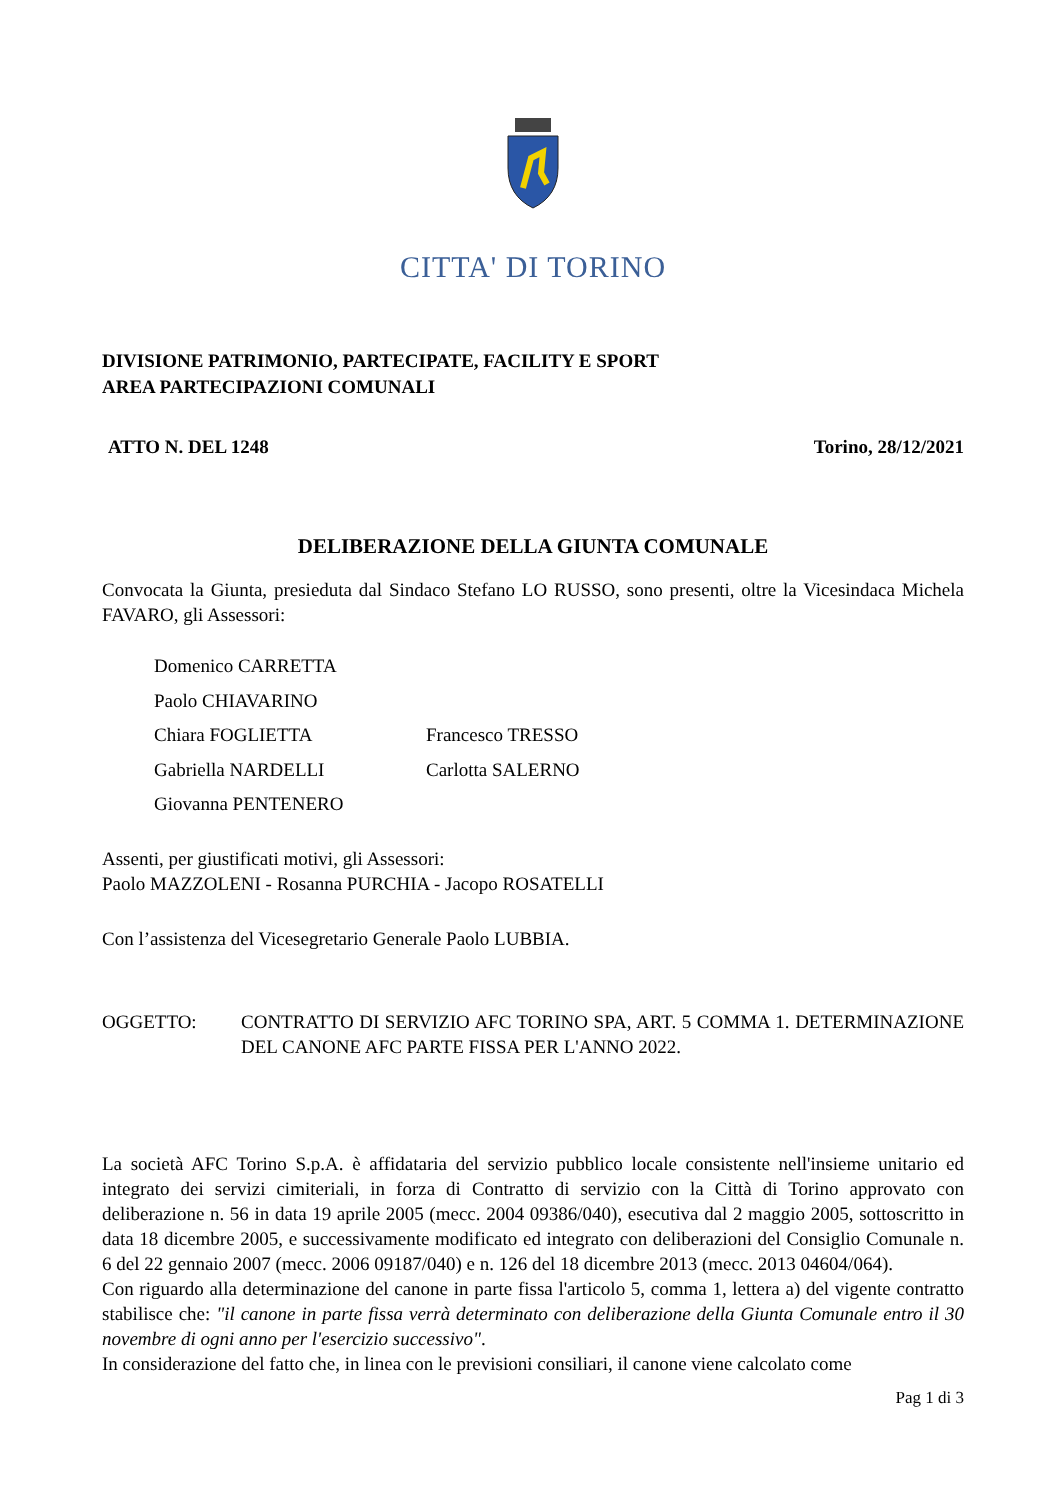CITTA' DI TORINO
DIVISIONE PATRIMONIO, PARTECIPATE, FACILITY E SPORT
AREA PARTECIPAZIONI COMUNALI
ATTO N. DEL 1248 Torino, 28/12/2021
DELIBERAZIONE DELLA GIUNTA COMUNALE
Convocata la Giunta, presieduta dal Sindaco Stefano LO RUSSO, sono presenti, oltre la Vicesindaca Michela FAVARO, gli Assessori:
Domenico CARRETTA
Paolo CHIAVARINO
Chiara FOGLIETTA Francesco TRESSO
Gabriella NARDELLI Carlotta SALERNO
Giovanna PENTENERO
Assenti, per giustificati motivi, gli Assessori:
Paolo MAZZOLENI - Rosanna PURCHIA - Jacopo ROSATELLI
Con l’assistenza del Vicesegretario Generale Paolo LUBBIA.
OGGETTO: CONTRATTO DI SERVIZIO AFC TORINO SPA, ART. 5 COMMA 1. DETERMINAZIONE DEL CANONE AFC PARTE FISSA PER L'ANNO 2022.
La società AFC Torino S.p.A. è affidataria del servizio pubblico locale consistente nell'insieme unitario ed integrato dei servizi cimiteriali, in forza di Contratto di servizio con la Città di Torino approvato con deliberazione n. 56 in data 19 aprile 2005 (mecc. 2004 09386/040), esecutiva dal 2 maggio 2005, sottoscritto in data 18 dicembre 2005, e successivamente modificato ed integrato con deliberazioni del Consiglio Comunale n. 6 del 22 gennaio 2007 (mecc. 2006 09187/040) e n. 126 del 18 dicembre 2013 (mecc. 2013 04604/064).
Con riguardo alla determinazione del canone in parte fissa l'articolo 5, comma 1, lettera a) del vigente contratto stabilisce che: "il canone in parte fissa verrà determinato con deliberazione della Giunta Comunale entro il 30 novembre di ogni anno per l'esercizio successivo".
In considerazione del fatto che, in linea con le previsioni consiliari, il canone viene calcolato come
Pag 1 di 3